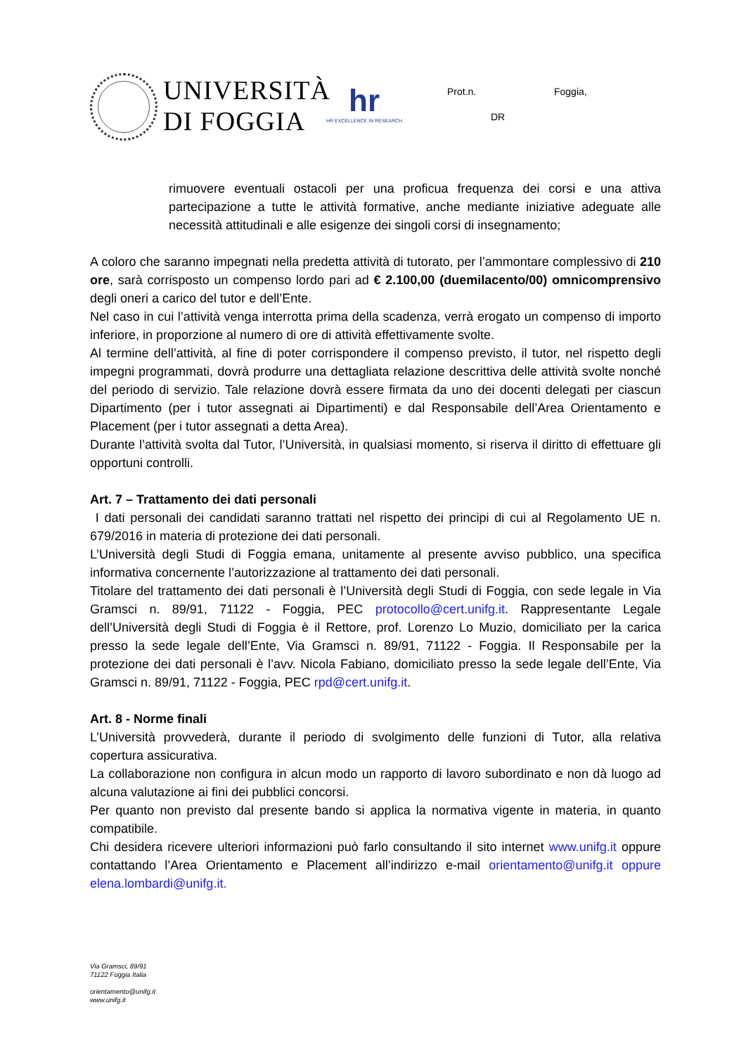UNIVERSITÀ
DI FOGGIA
hr
HR EXCELLENCE IN RESEARCH
Prot.n. Foggia,
DR
rimuovere eventuali ostacoli per una proficua frequenza dei corsi e una attiva partecipazione a tutte le attività formative, anche mediante iniziative adeguate alle necessità attitudinali e alle esigenze dei singoli corsi di insegnamento;
A coloro che saranno impegnati nella predetta attività di tutorato, per l’ammontare complessivo di 210 ore, sarà corrisposto un compenso lordo pari ad € 2.100,00 (duemilacento/00) omnicomprensivo degli oneri a carico del tutor e dell’Ente.
Nel caso in cui l’attività venga interrotta prima della scadenza, verrà erogato un compenso di importo inferiore, in proporzione al numero di ore di attività effettivamente svolte.
Al termine dell’attività, al fine di poter corrispondere il compenso previsto, il tutor, nel rispetto degli impegni programmati, dovrà produrre una dettagliata relazione descrittiva delle attività svolte nonché del periodo di servizio. Tale relazione dovrà essere firmata da uno dei docenti delegati per ciascun Dipartimento (per i tutor assegnati ai Dipartimenti) e dal Responsabile dell’Area Orientamento e Placement (per i tutor assegnati a detta Area).
Durante l’attività svolta dal Tutor, l’Università, in qualsiasi momento, si riserva il diritto di effettuare gli opportuni controlli.
Art. 7 – Trattamento dei dati personali
I dati personali dei candidati saranno trattati nel rispetto dei principi di cui al Regolamento UE n. 679/2016 in materia di protezione dei dati personali.
L’Università degli Studi di Foggia emana, unitamente al presente avviso pubblico, una specifica informativa concernente l’autorizzazione al trattamento dei dati personali.
Titolare del trattamento dei dati personali è l’Università degli Studi di Foggia, con sede legale in Via Gramsci n. 89/91, 71122 - Foggia, PEC protocollo@cert.unifg.it. Rappresentante Legale dell’Università degli Studi di Foggia è il Rettore, prof. Lorenzo Lo Muzio, domiciliato per la carica presso la sede legale dell’Ente, Via Gramsci n. 89/91, 71122 - Foggia. Il Responsabile per la protezione dei dati personali è l’avv. Nicola Fabiano, domiciliato presso la sede legale dell’Ente, Via Gramsci n. 89/91, 71122 - Foggia, PEC rpd@cert.unifg.it.
Art. 8 - Norme finali
L’Università provvederà, durante il periodo di svolgimento delle funzioni di Tutor, alla relativa copertura assicurativa.
La collaborazione non configura in alcun modo un rapporto di lavoro subordinato e non dà luogo ad alcuna valutazione ai fini dei pubblici concorsi.
Per quanto non previsto dal presente bando si applica la normativa vigente in materia, in quanto compatibile.
Chi desidera ricevere ulteriori informazioni può farlo consultando il sito internet www.unifg.it oppure contattando l’Area Orientamento e Placement all’indirizzo e-mail orientamento@unifg.it oppure elena.lombardi@unifg.it.
Via Gramsci, 89/91
71122 Foggia Italia
orientamento@unifg.it
www.unifg.it